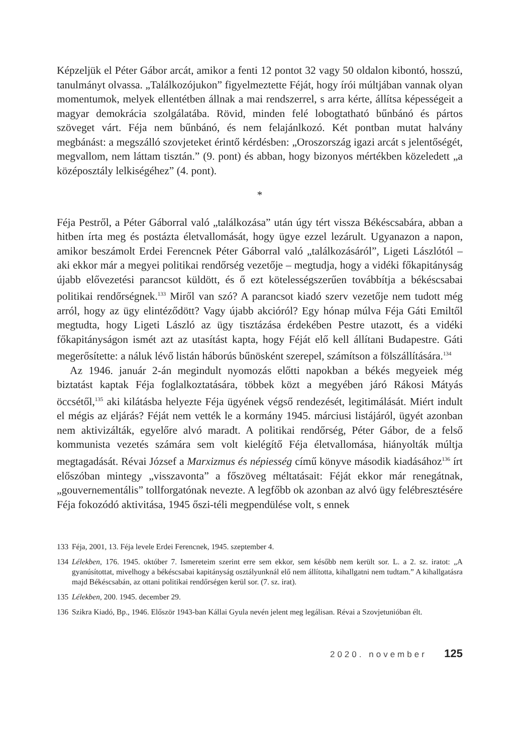Képzeljük el Péter Gábor arcát, amikor a fenti 12 pontot 32 vagy 50 oldalon kibontó, hosszú, tanulmányt olvassa. „Találkozójukon” figyelmeztette Féját, hogy írói múltjában vannak olyan momentumok, melyek ellentétben állnak a mai rendszerrel, s arra kérte, állítsa képességeit a magyar demokrácia szolgálatába. Rövid, minden felé lobogtatható bűnbánó és pártos szöveget várt. Féja nem bűnbánó, és nem felajánlkozó. Két pontban mutat halvány megbánást: a megszálló szovjeteket érintő kérdésben: „Oroszország igazi arcát s jelentőségét, megvallom, nem láttam tisztán.” (9. pont) és abban, hogy bizonyos mértékben közeledett „a középosztály lelkiségéhez” (4. pont).
*
Féja Pestről, a Péter Gáborral való „találkozása” után úgy tért vissza Békéscsabára, abban a hitben írta meg és postázta életvallomását, hogy ügye ezzel lezárult. Ugyanazon a napon, amikor beszámolt Erdei Ferencnek Péter Gáborral való „találkozásáról”, Ligeti Lászlótól – aki ekkor már a megyei politikai rendőrség vezetője – megtudja, hogy a vidéki főkapitányság újabb elővezetési parancsot küldött, és ő ezt kötelességszerűen továbbítja a békéscsabai politikai rendőrségnek.<sup>133</sup> Miről van szó? A parancsot kiadó szerv vezetője nem tudott még arról, hogy az ügy elintéződött? Vagy újabb akcióról? Egy hónap múlva Féja Gáti Emiltől megtudta, hogy Ligeti László az ügy tisztázása érdekében Pestre utazott, és a vidéki főkapitányságon ismét azt az utasítást kapta, hogy Féját elő kell állítani Budapestre. Gáti megerősítette: a náluk lévő listán háborús bűnösként szerepel, számítson a fölszállítására.<sup>134</sup>
Az 1946. január 2-án megindult nyomozás előtti napokban a békés megyeiek még biztatást kaptak Féja foglalkoztatására, többek közt a megyében járó Rákosi Mátyás öccsétől,<sup>135</sup> aki kilátásba helyezte Féja ügyének végső rendezését, legitimálását. Miért indult el mégis az eljárás? Féját nem vették le a kormány 1945. márciusi listájáról, ügyét azonban nem aktivizálták, egyelőre alvó maradt. A politikai rendőrség, Péter Gábor, de a felső kommunista vezetés számára sem volt kielégítő Féja életvallomása, hiányolták múltja megtagadását. Révai József a Marxizmus és népiesség című könyve második kiadásához<sup>136</sup> írt előszóban mintegy „visszavonta” a főszöveg méltatásait: Féját ekkor már renegátnak, „gouvernementális” tollforgatónak nevezte. A legfőbb ok azonban az alvó ügy felébresztésére Féja fokozódó aktivitása, 1945 őszi-téli megpendülése volt, s ennek
133 Féja, 2001, 13. Féja levele Erdei Ferencnek, 1945. szeptember 4.
134 Lélekben, 176. 1945. október 7. Ismereteim szerint erre sem ekkor, sem később nem került sor. L. a 2. sz. iratot: „A gyanúsítottat, mivelhogy a békéscsabai kapitányság osztályunknál elő nem állította, kihallgatni nem tudtam.” A kihallgatásra majd Békéscsabán, az ottani politikai rendőrségen kerül sor. (7. sz. irat).
135 Lélekben, 200. 1945. december 29.
136 Szikra Kiadó, Bp., 1946. Először 1943-ban Kállai Gyula nevén jelent meg legálisan. Révai a Szovjetunióban élt.
2020. november 125